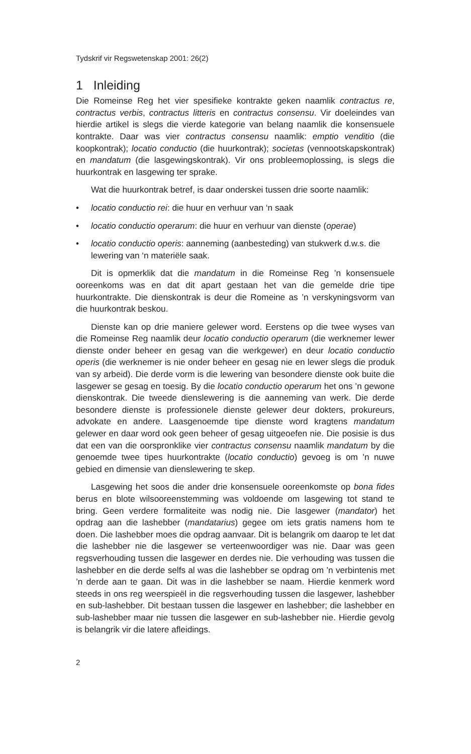Tydskrif vir Regswetenskap 2001: 26(2)
1 Inleiding
Die Romeinse Reg het vier spesifieke kontrakte geken naamlik contractus re, contractus verbis, contractus litteris en contractus consensu. Vir doeleindes van hierdie artikel is slegs die vierde kategorie van belang naamlik die konsensuele kontrakte. Daar was vier contractus consensu naamlik: emptio venditio (die koopkontrak); locatio conductio (die huurkontrak); societas (vennootskapskontrak) en mandatum (die lasgewingskontrak). Vir ons probleemoplossing, is slegs die huurkontrak en lasgewing ter sprake.
Wat die huurkontrak betref, is daar onderskei tussen drie soorte naamlik:
• locatio conductio rei: die huur en verhuur van ‘n saak
• locatio conductio operarum: die huur en verhuur van dienste (operae)
• locatio conductio operis: aanneming (aanbesteding) van stukwerk d.w.s. die lewering van ‘n materiële saak.
Dit is opmerklik dat die mandatum in die Romeinse Reg ’n konsensuele ooreenkoms was en dat dit apart gestaan het van die gemelde drie tipe huurkontrakte. Die dienskontrak is deur die Romeine as ’n verskyningsvorm van die huurkontrak beskou.
Dienste kan op drie maniere gelewer word. Eerstens op die twee wyses van die Romeinse Reg naamlik deur locatio conductio operarum (die werknemer lewer dienste onder beheer en gesag van die werkgewer) en deur locatio conductio operis (die werknemer is nie onder beheer en gesag nie en lewer slegs die produk van sy arbeid). Die derde vorm is die lewering van besondere dienste ook buite die lasgewer se gesag en toesig. By die locatio conductio operarum het ons ’n gewone dienskontrak. Die tweede dienslewering is die aanneming van werk. Die derde besondere dienste is professionele dienste gelewer deur dokters, prokureurs, advokate en andere. Laasgenoemde tipe dienste word kragtens mandatum gelewer en daar word ook geen beheer of gesag uitgeoefen nie. Die posisie is dus dat een van die oorspronklike vier contractus consensu naamlik mandatum by die genoemde twee tipes huurkontrakte (locatio conductio) gevoeg is om ’n nuwe gebied en dimensie van dienslewering te skep.
Lasgewing het soos die ander drie konsensuele ooreenkomste op bona fides berus en blote wilsooreenstemming was voldoende om lasgewing tot stand te bring. Geen verdere formaliteite was nodig nie. Die lasgewer (mandator) het opdrag aan die lashebber (mandatarius) gegee om iets gratis namens hom te doen. Die lashebber moes die opdrag aanvaar. Dit is belangrik om daarop te let dat die lashebber nie die lasgewer se verteenwoordiger was nie. Daar was geen regsverhouding tussen die lasgewer en derdes nie. Die verhouding was tussen die lashebber en die derde selfs al was die lashebber se opdrag om ’n verbintenis met ’n derde aan te gaan. Dit was in die lashebber se naam. Hierdie kenmerk word steeds in ons reg weerspieël in die regsverhouding tussen die lasgewer, lashebber en sub-lashebber. Dit bestaan tussen die lasgewer en lashebber; die lashebber en sub-lashebber maar nie tussen die lasgewer en sub-lashebber nie. Hierdie gevolg is belangrik vir die latere afleidings.
2